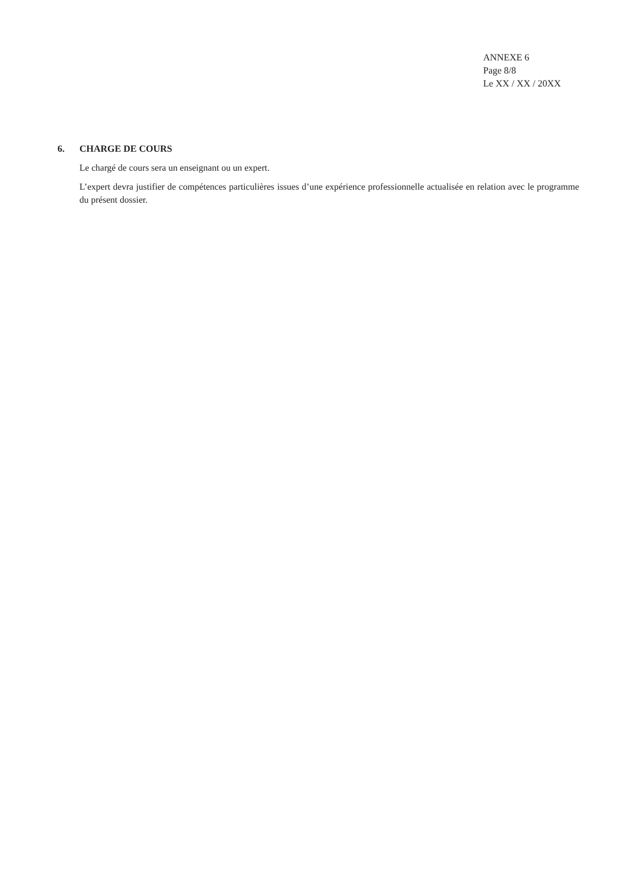ANNEXE 6
Page 8/8
Le XX / XX / 20XX
6. CHARGE DE COURS
Le chargé de cours sera un enseignant ou un expert.
L’expert devra justifier de compétences particulières issues d’une expérience professionnelle actualisée en relation avec le programme du présent dossier.